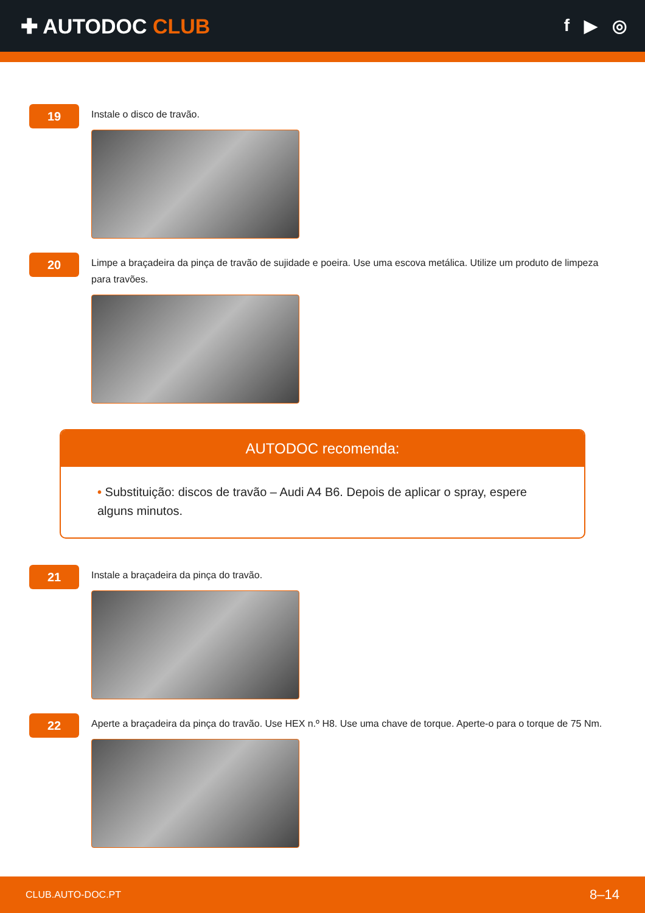✚ AUTODOC CLUB
f ▶ ◎
19
Instale o disco de travão.
20
Limpe a braçadeira da pinça de travão de sujidade e poeira. Use uma escova metálica. Utilize um produto de limpeza para travões.
AUTODOC recomenda:
• Substituição: discos de travão – Audi A4 B6. Depois de aplicar o spray, espere alguns minutos.
21
Instale a braçadeira da pinça do travão.
22
Aperte a braçadeira da pinça do travão. Use HEX n.º H8. Use uma chave de torque. Aperte-o para o torque de 75 Nm.
CLUB.AUTO-DOC.PT 8–14